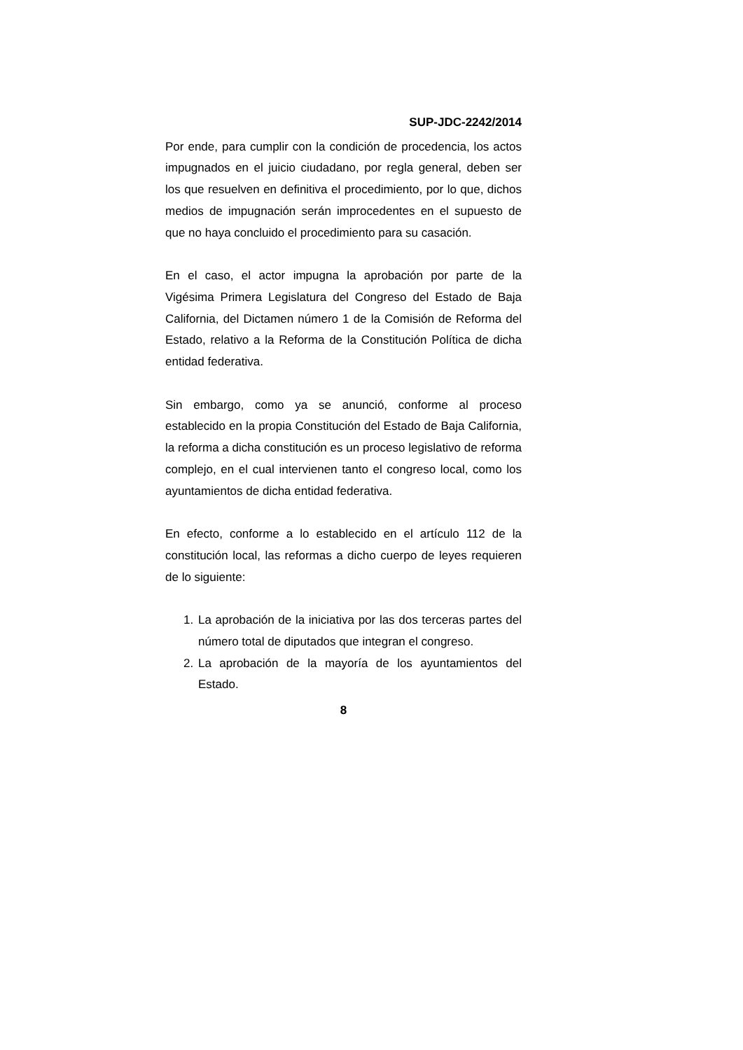SUP-JDC-2242/2014
Por ende, para cumplir con la condición de procedencia, los actos impugnados en el juicio ciudadano, por regla general, deben ser los que resuelven en definitiva el procedimiento, por lo que, dichos medios de impugnación serán improcedentes en el supuesto de que no haya concluido el procedimiento para su casación.
En el caso, el actor impugna la aprobación por parte de la Vigésima Primera Legislatura del Congreso del Estado de Baja California, del Dictamen número 1 de la Comisión de Reforma del Estado, relativo a la Reforma de la Constitución Política de dicha entidad federativa.
Sin embargo, como ya se anunció, conforme al proceso establecido en la propia Constitución del Estado de Baja California, la reforma a dicha constitución es un proceso legislativo de reforma complejo, en el cual intervienen tanto el congreso local, como los ayuntamientos de dicha entidad federativa.
En efecto, conforme a lo establecido en el artículo 112 de la constitución local, las reformas a dicho cuerpo de leyes requieren de lo siguiente:
1. La aprobación de la iniciativa por las dos terceras partes del número total de diputados que integran el congreso.
2. La aprobación de la mayoría de los ayuntamientos del Estado.
8